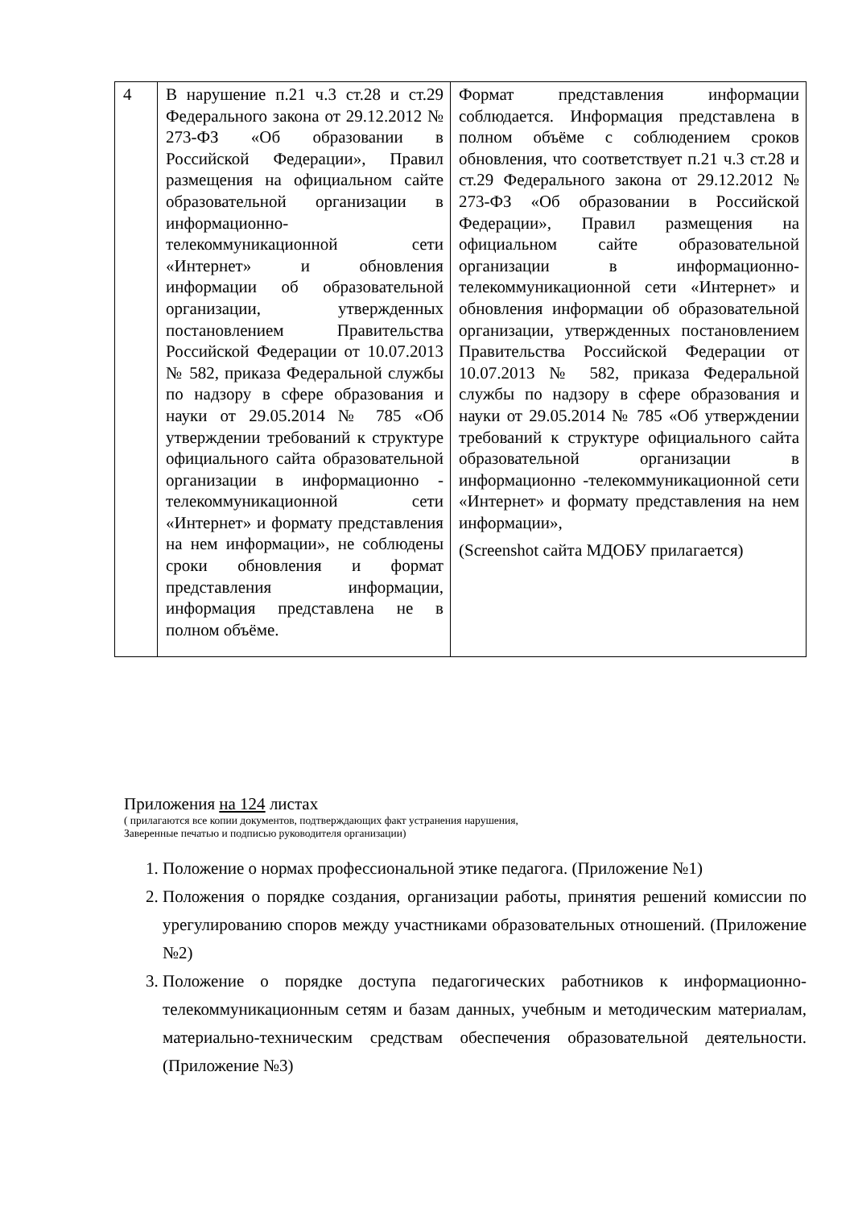| 4 | В нарушение п.21 ч.3 ст.28 и ст.29 Федерального закона от 29.12.2012 № 273-ФЗ «Об образовании в Российской Федерации», Правил размещения на официальном сайте образовательной организации в информационно-телекоммуникационной сети «Интернет» и обновления информации об образовательной организации, утвержденных постановлением Правительства Российской Федерации от 10.07.2013 № 582, приказа Федеральной службы по надзору в сфере образования и науки от 29.05.2014 № 785 «Об утверждении требований к структуре официального сайта образовательной организации в информационно - телекоммуникационной сети «Интернет» и формату представления на нем информации», не соблюдены сроки обновления и формат представления информации, информация представлена не в полном объёме. | Формат представления информации соблюдается. Информация представлена в полном объёме с соблюдением сроков обновления, что соответствует п.21 ч.3 ст.28 и ст.29 Федерального закона от 29.12.2012 № 273-ФЗ «Об образовании в Российской Федерации», Правил размещения на официальном сайте образовательной организации в информационно-телекоммуникационной сети «Интернет» и обновления информации об образовательной организации, утвержденных постановлением Правительства Российской Федерации от 10.07.2013 № 582, приказа Федеральной службы по надзору в сфере образования и науки от 29.05.2014 № 785 «Об утверждении требований к структуре официального сайта образовательной организации в информационно -телекоммуникационной сети «Интернет» и формату представления на нем информации», (Screenshot сайта МДОБУ прилагается) |
Приложения на 124 листах
( прилагаются все копии документов, подтверждающих факт устранения нарушения,
Заверенные печатью и подписью руководителя организации)
1. Положение о нормах профессиональной этике педагога. (Приложение №1)
2. Положения о порядке создания, организации работы, принятия решений комиссии по урегулированию споров между участниками образовательных отношений. (Приложение №2)
3. Положение о порядке доступа педагогических работников к информационно-телекоммуникационным сетям и базам данных, учебным и методическим материалам, материально-техническим средствам обеспечения образовательной деятельности. (Приложение №3)